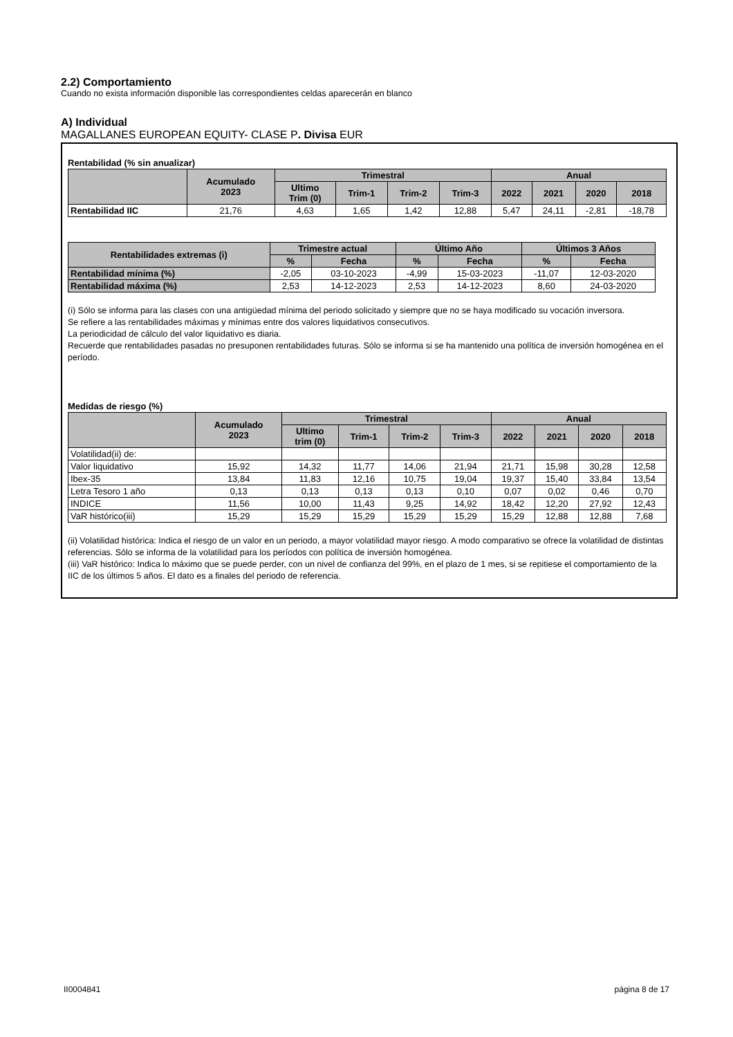2.2) Comportamiento
Cuando no exista información disponible las correspondientes celdas aparecerán en blanco
A) Individual
MAGALLANES EUROPEAN EQUITY- CLASE P. Divisa EUR
Rentabilidad (% sin anualizar)
| | Acumulado 2023 | Trimestral | | | | Anual | | | |
| --- | --- | --- | --- | --- | --- | --- | --- | --- | --- |
| | | Ultimo Trim (0) | Trim-1 | Trim-2 | Trim-3 | 2022 | 2021 | 2020 | 2018 |
| Rentabilidad IIC | 21,76 | 4,63 | 1,65 | 1,42 | 12,88 | 5,47 | 24,11 | -2,81 | -18,78 |
| Rentabilidades extremas (i) | Trimestre actual | | Último Año | | Últimos 3 Años | |
| --- | --- | --- | --- | --- | --- | --- |
| | % | Fecha | % | Fecha | % | Fecha |
| Rentabilidad mínima (%) | -2,05 | 03-10-2023 | -4,99 | 15-03-2023 | -11,07 | 12-03-2020 |
| Rentabilidad máxima (%) | 2,53 | 14-12-2023 | 2,53 | 14-12-2023 | 8,60 | 24-03-2020 |
(i) Sólo se informa para las clases con una antigüedad mínima del periodo solicitado y siempre que no se haya modificado su vocación inversora.
Se refiere a las rentabilidades máximas y mínimas entre dos valores liquidativos consecutivos.
La periodicidad de cálculo del valor liquidativo es diaria.
Recuerde que rentabilidades pasadas no presuponen rentabilidades futuras. Sólo se informa si se ha mantenido una política de inversión homogénea en el período.
Medidas de riesgo (%)
| | Acumulado 2023 | Trimestral | | | | Anual | | | |
| --- | --- | --- | --- | --- | --- | --- | --- | --- | --- |
| | | Ultimo trim (0) | Trim-1 | Trim-2 | Trim-3 | 2022 | 2021 | 2020 | 2018 |
| Volatilidad(ii) de: | | | | | | | | | |
| Valor liquidativo | 15,92 | 14,32 | 11,77 | 14,06 | 21,94 | 21,71 | 15,98 | 30,28 | 12,58 |
| Ibex-35 | 13,84 | 11,83 | 12,16 | 10,75 | 19,04 | 19,37 | 15,40 | 33,84 | 13,54 |
| Letra Tesoro 1 año | 0,13 | 0,13 | 0,13 | 0,13 | 0,10 | 0,07 | 0,02 | 0,46 | 0,70 |
| INDICE | 11,56 | 10,00 | 11,43 | 9,25 | 14,92 | 18,42 | 12,20 | 27,92 | 12,43 |
| VaR histórico(iii) | 15,29 | 15,29 | 15,29 | 15,29 | 15,29 | 15,29 | 12,88 | 12,88 | 7,68 |
(ii) Volatilidad histórica: Indica el riesgo de un valor en un periodo, a mayor volatilidad mayor riesgo. A modo comparativo se ofrece la volatilidad de distintas referencias. Sólo se informa de la volatilidad para los períodos con política de inversión homogénea.
(iii) VaR histórico: Indica lo máximo que se puede perder, con un nivel de confianza del 99%, en el plazo de 1 mes, si se repitiese el comportamiento de la IIC de los últimos 5 años. El dato es a finales del periodo de referencia.
II0004841 página 8 de 17